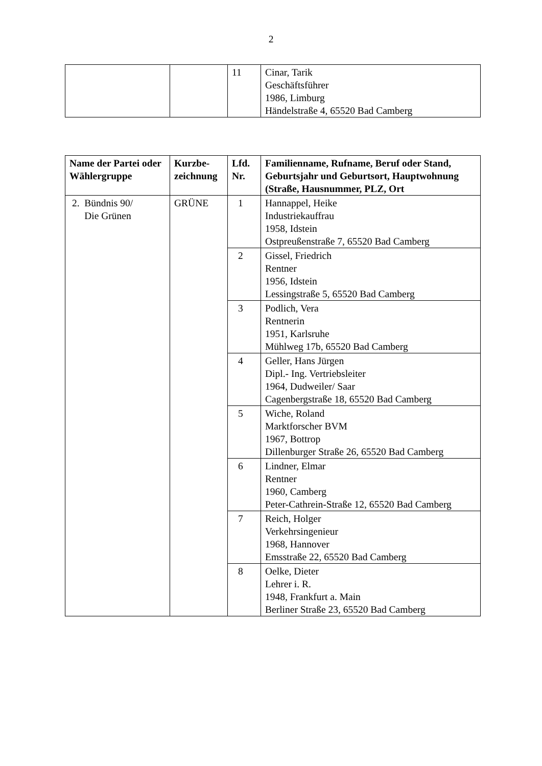2
| | | 11 | Cinar, Tarik Geschäftsführer 1986, Limburg Händelstraße 4, 65520 Bad Camberg |
| Name der Partei oder Wählergruppe | Kurzbe- zeichnung | Lfd. Nr. | Familienname, Rufname, Beruf oder Stand, Geburtsjahr und Geburtsort, Hauptwohnung (Straße, Hausnummer, PLZ, Ort |
| --- | --- | --- | --- |
| 2. Bündnis 90/ Die Grünen | GRÜNE | 1 | Hannappel, Heike Industriekauffrau 1958, Idstein Ostpreußenstraße 7, 65520 Bad Camberg |
| | | 2 | Gissel, Friedrich Rentner 1956, Idstein Lessingstraße 5, 65520 Bad Camberg |
| | | 3 | Podlich, Vera Rentnerin 1951, Karlsruhe Mühlweg 17b, 65520 Bad Camberg |
| | | 4 | Geller, Hans Jürgen Dipl.- Ing. Vertriebsleiter 1964, Dudweiler/ Saar Cagenbergstraße 18, 65520 Bad Camberg |
| | | 5 | Wiche, Roland Marktforscher BVM 1967, Bottrop Dillenburger Straße 26, 65520 Bad Camberg |
| | | 6 | Lindner, Elmar Rentner 1960, Camberg Peter-Cathrein-Straße 12, 65520 Bad Camberg |
| | | 7 | Reich, Holger Verkehrsingenieur 1968, Hannover Emsstraße 22, 65520 Bad Camberg |
| | | 8 | Oelke, Dieter Lehrer i. R. 1948, Frankfurt a. Main Berliner Straße 23, 65520 Bad Camberg |